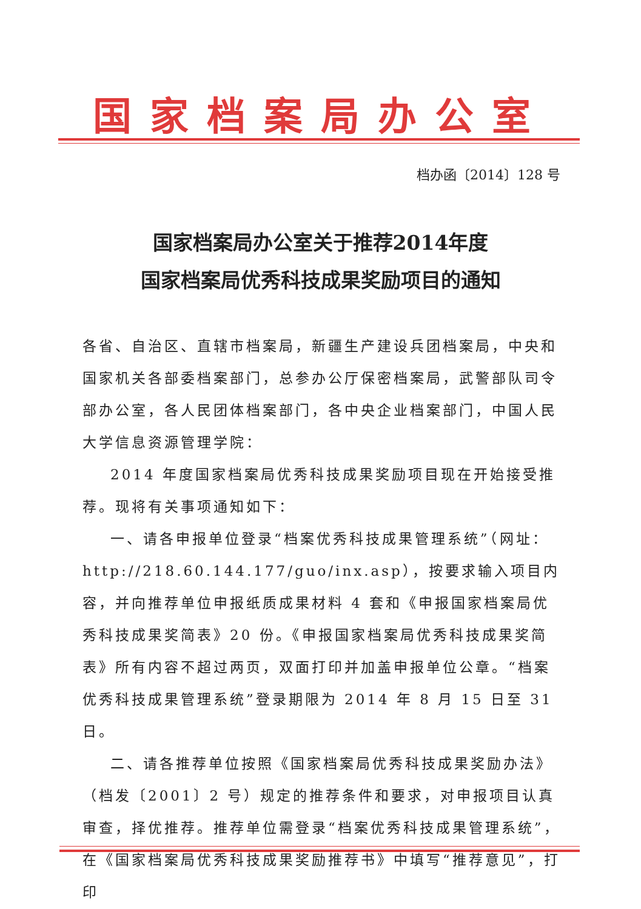国家档案局办公室
档办函〔2014〕128 号
国家档案局办公室关于推荐2014年度
国家档案局优秀科技成果奖励项目的通知
各省、自治区、直辖市档案局，新疆生产建设兵团档案局，中央和国家机关各部委档案部门，总参办公厅保密档案局，武警部队司令部办公室，各人民团体档案部门，各中央企业档案部门，中国人民大学信息资源管理学院：
2014 年度国家档案局优秀科技成果奖励项目现在开始接受推荐。现将有关事项通知如下：
一、请各申报单位登录“档案优秀科技成果管理系统”（网址：http://218.60.144.177/guo/inx.asp），按要求输入项目内容，并向推荐单位申报纸质成果材料 4 套和《申报国家档案局优秀科技成果奖简表》20 份。《申报国家档案局优秀科技成果奖简表》所有内容不超过两页，双面打印并加盖申报单位公章。“档案优秀科技成果管理系统”登录期限为 2014 年 8 月 15 日至 31 日。
二、请各推荐单位按照《国家档案局优秀科技成果奖励办法》（档发〔2001〕2 号）规定的推荐条件和要求，对申报项目认真审查，择优推荐。推荐单位需登录“档案优秀科技成果管理系统”，在《国家档案局优秀科技成果奖励推荐书》中填写“推荐意见”，打印